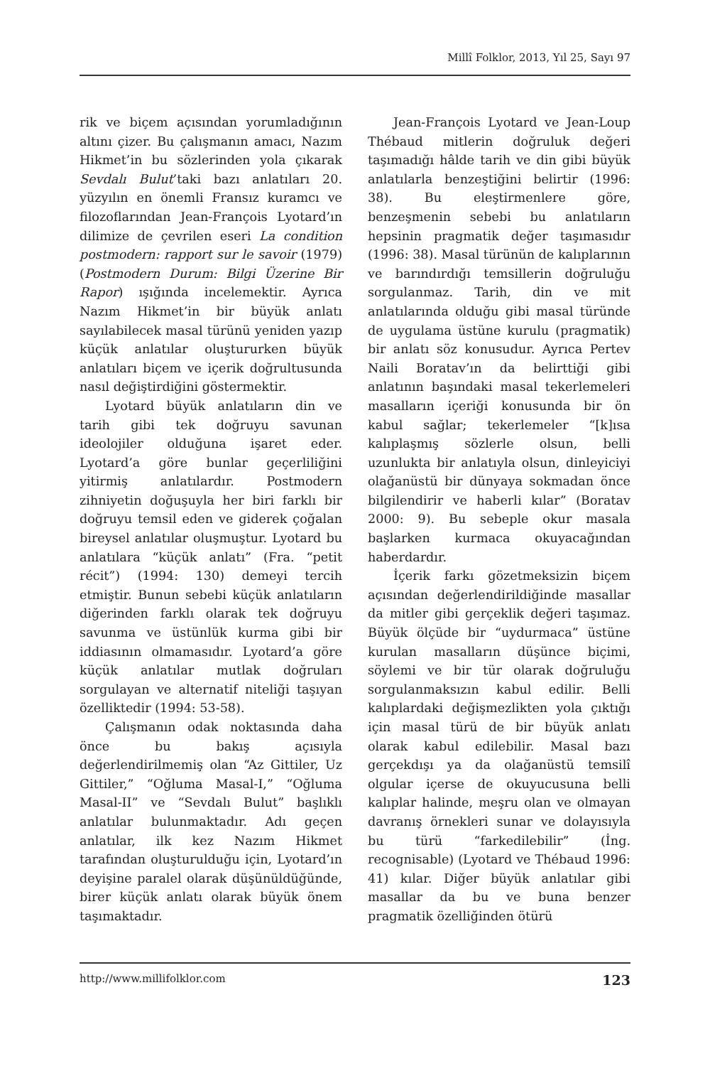Millî Folklor, 2013, Yıl 25, Sayı 97
rik ve biçem açısından yorumladığının altını çizer. Bu çalışmanın amacı, Nazım Hikmet’in bu sözlerinden yola çıkarak Sevdalı Bulut’taki bazı anlatıları 20. yüzyılın en önemli Fransız kuramcı ve filozoflarından Jean-François Lyotard’ın dilimize de çevrilen eseri La condition postmodern: rapport sur le savoir (1979) (Postmodern Durum: Bilgi Üzerine Bir Rapor) ışığında incelemektir. Ayrıca Nazım Hikmet’in bir büyük anlatı sayılabilecek masal türünü yeniden yazıp küçük anlatılar oluştururken büyük anlatıları biçem ve içerik doğrultusunda nasıl değiştirdiğini göstermektir.
Lyotard büyük anlatıların din ve tarih gibi tek doğruyu savunan ideolojiler olduğuna işaret eder. Lyotard’a göre bunlar geçerliliğini yitirmiş anlatılardır. Postmodern zihniyetin doğuşuyla her biri farklı bir doğruyu temsil eden ve giderek çoğalan bireysel anlatılar oluşmuştur. Lyotard bu anlatılara “küçük anlatı” (Fra. “petit récit”) (1994: 130) demeyi tercih etmiştir. Bunun sebebi küçük anlatıların diğerinden farklı olarak tek doğruyu savunma ve üstünlük kurma gibi bir iddiasının olmamasıdır. Lyotard’a göre küçük anlatılar mutlak doğruları sorgulayan ve alternatif niteliği taşıyan özelliktedir (1994: 53-58).
Çalışmanın odak noktasında daha önce bu bakış açısıyla değerlendirilmemiş olan “Az Gittiler, Uz Gittiler,” “Oğluma Masal-I,” “Oğluma Masal-II” ve “Sevdalı Bulut” başlıklı anlatılar bulunmaktadır. Adı geçen anlatılar, ilk kez Nazım Hikmet tarafından oluşturulduğu için, Lyotard’ın deyişine paralel olarak düşünüldüğünde, birer küçük anlatı olarak büyük önem taşımaktadır.
Jean-François Lyotard ve Jean-Loup Thébaud mitlerin doğruluk değeri taşımadığı hâlde tarih ve din gibi büyük anlatılarla benzeştiğini belirtir (1996: 38). Bu eleştirmenlere göre, benzeşmenin sebebi bu anlatıların hepsinin pragmatik değer taşımasıdır (1996: 38). Masal türünün de kalıplarının ve barındırdığı temsillerin doğruluğu sorgulanmaz. Tarih, din ve mit anlatılarında olduğu gibi masal türünde de uygulama üstüne kurulu (pragmatik) bir anlatı söz konusudur. Ayrıca Pertev Naili Boratav’ın da belirttiği gibi anlatının başındaki masal tekerlemeleri masalların içeriği konusunda bir ön kabul sağlar; tekerlemeler “[k]ısa kalıplaşmış sözlerle olsun, belli uzunlukta bir anlatıyla olsun, dinleyiciyi olağanüstü bir dünyaya sokmadan önce bilgilendirir ve haberli kılar” (Boratav 2000: 9). Bu sebeple okur masala başlarken kurmaca okuyacağından haberdardır.
İçerik farkı gözetmeksizin biçem açısından değerlendirildiğinde masallar da mitler gibi gerçeklik değeri taşımaz. Büyük ölçüde bir “uydurmaca” üstüne kurulan masalların düşünce biçimi, söylemi ve bir tür olarak doğruluğu sorgulanmaksızın kabul edilir. Belli kalıplardaki değişmezlikten yola çıktığı için masal türü de bir büyük anlatı olarak kabul edilebilir. Masal bazı gerçekdışı ya da olağanüstü temsilî olgular içerse de okuyucusuna belli kalıplar halinde, meşru olan ve olmayan davranış örnekleri sunar ve dolayısıyla bu türü “farkedilebilir” (İng. recognisable) (Lyotard ve Thébaud 1996: 41) kılar. Diğer büyük anlatılar gibi masallar da bu ve buna benzer pragmatik özelliğinden ötürü
http://www.millifolklor.com 123